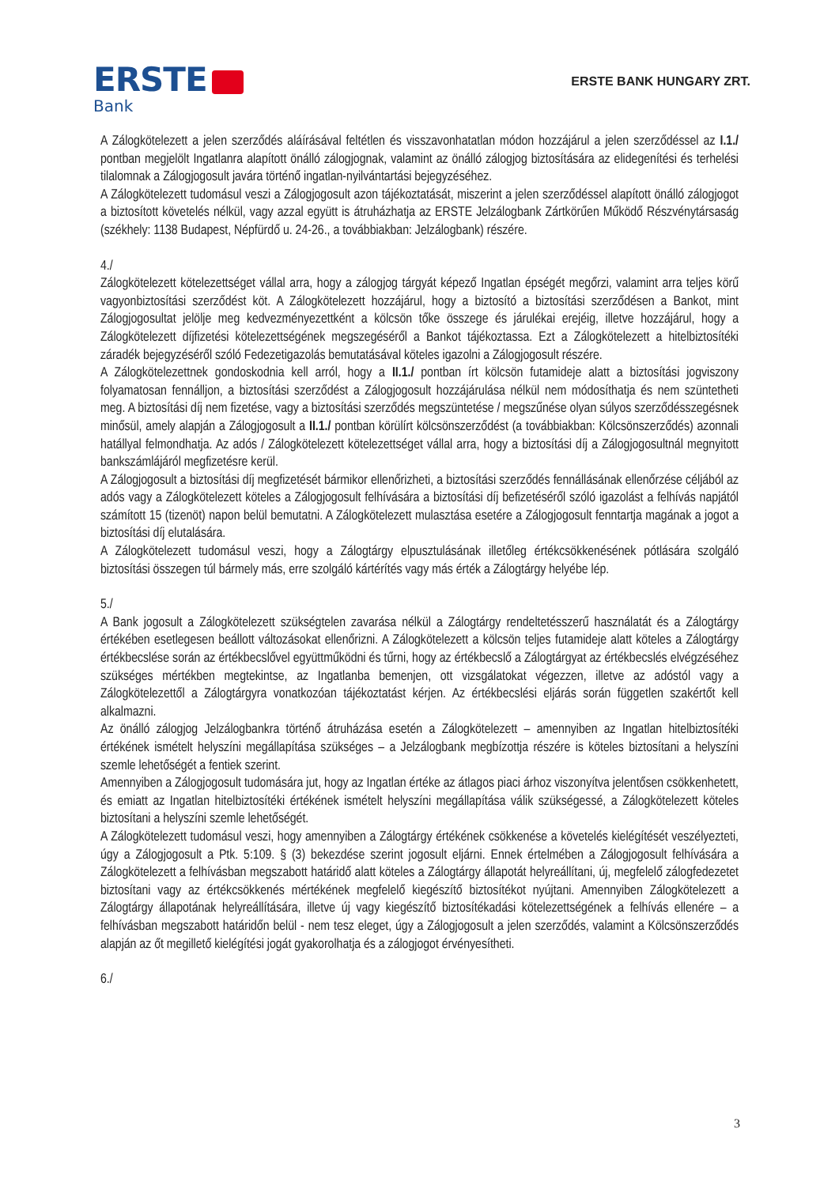ERSTE
Bank
ERSTE BANK HUNGARY ZRT.
A Zálogkötelezett a jelen szerződés aláírásával feltétlen és visszavonhatatlan módon hozzájárul a jelen szerződéssel az I.1./ pontban megjelölt Ingatlanra alapított önálló zálogjognak, valamint az önálló zálogjog biztosítására az elidegenítési és terhelési tilalomnak a Zálogjogosult javára történő ingatlan-nyilvántartási bejegyzéséhez.
A Zálogkötelezett tudomásul veszi a Zálogjogosult azon tájékoztatását, miszerint a jelen szerződéssel alapított önálló zálogjogot a biztosított követelés nélkül, vagy azzal együtt is átruházhatja az ERSTE Jelzálogbank Zártkörűen Működő Részvénytársaság (székhely: 1138 Budapest, Népfürdő u. 24-26., a továbbiakban: Jelzálogbank) részére.
4./
Zálogkötelezett kötelezettséget vállal arra, hogy a zálogjog tárgyát képező Ingatlan épségét megőrzi, valamint arra teljes körű vagyonbiztosítási szerződést köt. A Zálogkötelezett hozzájárul, hogy a biztosító a biztosítási szerződésen a Bankot, mint Zálogjogosultat jelölje meg kedvezményezettként a kölcsön tőke összege és járulékai erejéig, illetve hozzájárul, hogy a Zálogkötelezett díjfizetési kötelezettségének megszegéséről a Bankot tájékoztassa. Ezt a Zálogkötelezett a hitelbiztosítéki záradék bejegyzéséről szóló Fedezetigazolás bemutatásával köteles igazolni a Zálogjogosult részére.
A Zálogkötelezettnek gondoskodnia kell arról, hogy a II.1./ pontban írt kölcsön futamideje alatt a biztosítási jogviszony folyamatosan fennálljon, a biztosítási szerződést a Zálogjogosult hozzájárulása nélkül nem módosíthatja és nem szüntetheti meg. A biztosítási díj nem fizetése, vagy a biztosítási szerződés megszüntetése / megszűnése olyan súlyos szerződésszegésnek minősül, amely alapján a Zálogjogosult a II.1./ pontban körülírt kölcsönszerződést (a továbbiakban: Kölcsönszerződés) azonnali hatállyal felmondhatja. Az adós / Zálogkötelezett kötelezettséget vállal arra, hogy a biztosítási díj a Zálogjogosultnál megnyitott bankszámlájáról megfizetésre kerül.
A Zálogjogosult a biztosítási díj megfizetését bármikor ellenőrizheti, a biztosítási szerződés fennállásának ellenőrzése céljából az adós vagy a Zálogkötelezett köteles a Zálogjogosult felhívására a biztosítási díj befizetéséről szóló igazolást a felhívás napjától számított 15 (tizenöt) napon belül bemutatni. A Zálogkötelezett mulasztása esetére a Zálogjogosult fenntartja magának a jogot a biztosítási díj elutalására.
A Zálogkötelezett tudomásul veszi, hogy a Zálogtárgy elpusztulásának illetőleg értékcsökkenésének pótlására szolgáló biztosítási összegen túl bármely más, erre szolgáló kártérítés vagy más érték a Zálogtárgy helyébe lép.
5./
A Bank jogosult a Zálogkötelezett szükségtelen zavarása nélkül a Zálogtárgy rendeltetésszerű használatát és a Zálogtárgy értékében esetlegesen beállott változásokat ellenőrizni. A Zálogkötelezett a kölcsön teljes futamideje alatt köteles a Zálogtárgy értékbecslése során az értékbecslővel együttműködni és tűrni, hogy az értékbecslő a Zálogtárgyat az értékbecslés elvégzéséhez szükséges mértékben megtekintse, az Ingatlanba bemenjen, ott vizsgálatokat végezzen, illetve az adóstól vagy a Zálogkötelezettől a Zálogtárgyra vonatkozóan tájékoztatást kérjen. Az értékbecslési eljárás során független szakértőt kell alkalmazni.
Az önálló zálogjog Jelzálogbankra történő átruházása esetén a Zálogkötelezett – amennyiben az Ingatlan hitelbiztosítéki értékének ismételt helyszíni megállapítása szükséges – a Jelzálogbank megbízottja részére is köteles biztosítani a helyszíni szemle lehetőségét a fentiek szerint.
Amennyiben a Zálogjogosult tudomására jut, hogy az Ingatlan értéke az átlagos piaci árhoz viszonyítva jelentősen csökkenhetett, és emiatt az Ingatlan hitelbiztosítéki értékének ismételt helyszíni megállapítása válik szükségessé, a Zálogkötelezett köteles biztosítani a helyszíni szemle lehetőségét.
A Zálogkötelezett tudomásul veszi, hogy amennyiben a Zálogtárgy értékének csökkenése a követelés kielégítését veszélyezteti, úgy a Zálogjogosult a Ptk. 5:109. § (3) bekezdése szerint jogosult eljárni. Ennek értelmében a Zálogjogosult felhívására a Zálogkötelezett a felhívásban megszabott határidő alatt köteles a Zálogtárgy állapotát helyreállítani, új, megfelelő zálogfedezetet biztosítani vagy az értékcsökkenés mértékének megfelelő kiegészítő biztosítékot nyújtani. Amennyiben Zálogkötelezett a Zálogtárgy állapotának helyreállítására, illetve új vagy kiegészítő biztosítékadási kötelezettségének a felhívás ellenére – a felhívásban megszabott határidőn belül - nem tesz eleget, úgy a Zálogjogosult a jelen szerződés, valamint a Kölcsönszerződés alapján az őt megillető kielégítési jogát gyakorolhatja és a zálogjogot érvényesítheti.
6./
3